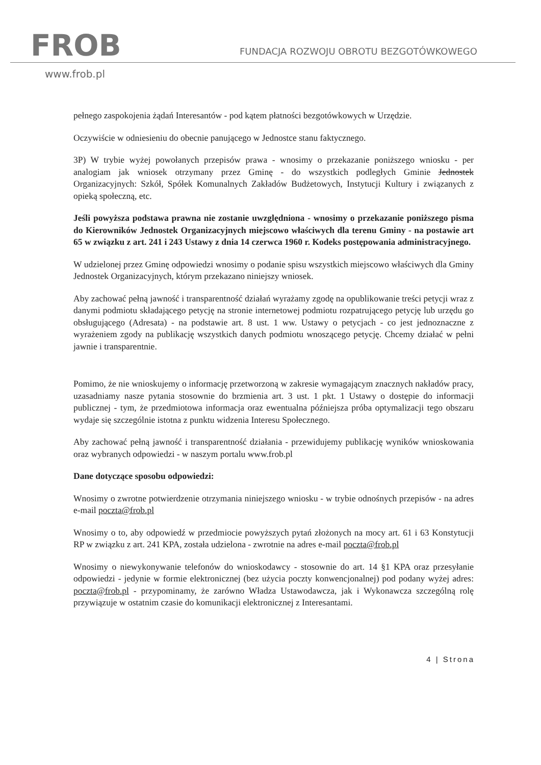FROB
FUNDACJA ROZWOJU OBROTU BEZGOTÓWKOWEGO
www.frob.pl
pełnego zaspokojenia żądań Interesantów - pod kątem płatności bezgotówkowych w Urzędzie.
Oczywiście w odniesieniu do obecnie panującego w Jednostce stanu faktycznego.
3P) W trybie wyżej powołanych przepisów prawa - wnosimy o przekazanie poniższego wniosku - per analogiam jak wniosek otrzymany przez Gminę - do wszystkich podległych Gminie Jednostek Organizacyjnych: Szkół, Spółek Komunalnych Zakładów Budżetowych, Instytucji Kultury i związanych z opieką społeczną, etc.
Jeśli powyższa podstawa prawna nie zostanie uwzględniona - wnosimy o przekazanie poniższego pisma do Kierowników Jednostek Organizacyjnych miejscowo właściwych dla terenu Gminy - na postawie art 65 w związku z art. 241 i 243 Ustawy z dnia 14 czerwca 1960 r. Kodeks postępowania administracyjnego.
W udzielonej przez Gminę odpowiedzi wnosimy o podanie spisu wszystkich miejscowo właściwych dla Gminy Jednostek Organizacyjnych, którym przekazano niniejszy wniosek.
Aby zachować pełną jawność i transparentność działań wyrażamy zgodę na opublikowanie treści petycji wraz z danymi podmiotu składającego petycję na stronie internetowej podmiotu rozpatrującego petycję lub urzędu go obsługującego (Adresata) - na podstawie art. 8 ust. 1 ww. Ustawy o petycjach - co jest jednoznaczne z wyrażeniem zgody na publikację wszystkich danych podmiotu wnoszącego petycję. Chcemy działać w pełni jawnie i transparentnie.
Pomimo, że nie wnioskujemy o informację przetworzoną w zakresie wymagającym znacznych nakładów pracy, uzasadniamy nasze pytania stosownie do brzmienia art. 3 ust. 1 pkt. 1 Ustawy o dostępie do informacji publicznej - tym, że przedmiotowa informacja oraz ewentualna późniejsza próba optymalizacji tego obszaru wydaje się szczególnie istotna z punktu widzenia Interesu Społecznego.
Aby zachować pełną jawność i transparentność działania - przewidujemy publikację wyników wnioskowania oraz wybranych odpowiedzi - w naszym portalu www.frob.pl
Dane dotyczące sposobu odpowiedzi:
Wnosimy o zwrotne potwierdzenie otrzymania niniejszego wniosku - w trybie odnośnych przepisów - na adres e-mail poczta@frob.pl
Wnosimy o to, aby odpowiedź w przedmiocie powyższych pytań złożonych na mocy art. 61 i 63 Konstytucji RP w związku z art. 241 KPA, została udzielona - zwrotnie na adres e-mail poczta@frob.pl
Wnosimy o niewykonywanie telefonów do wnioskodawcy - stosownie do art. 14 §1 KPA oraz przesyłanie odpowiedzi - jedynie w formie elektronicznej (bez użycia poczty konwencjonalnej) pod podany wyżej adres: poczta@frob.pl - przypominamy, że zarówno Władza Ustawodawcza, jak i Wykonawcza szczególną rolę przywiązuje w ostatnim czasie do komunikacji elektronicznej z Interesantami.
4 | Strona